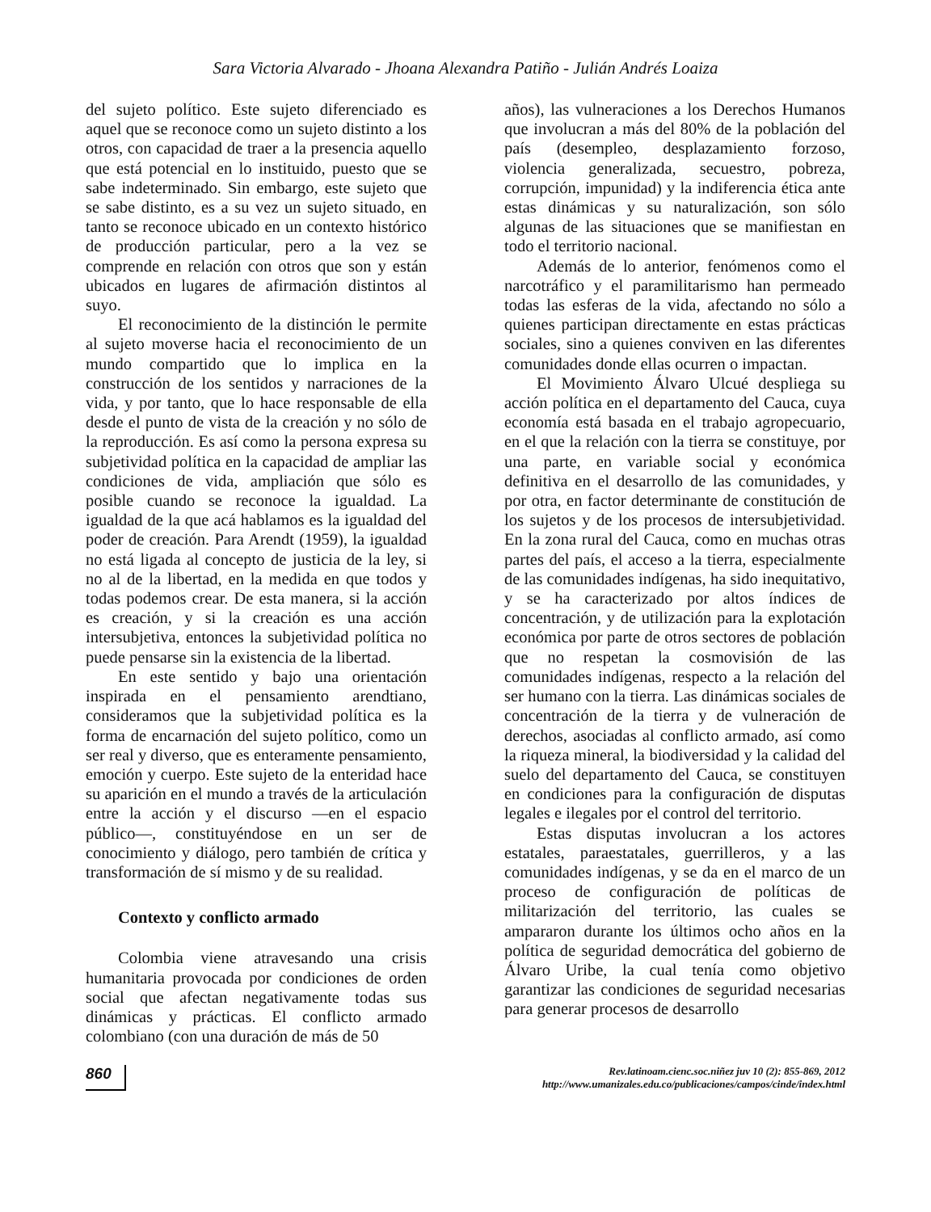Sara Victoria Alvarado - Jhoana Alexandra Patiño - Julián Andrés Loaiza
del sujeto político. Este sujeto diferenciado es aquel que se reconoce como un sujeto distinto a los otros, con capacidad de traer a la presencia aquello que está potencial en lo instituido, puesto que se sabe indeterminado. Sin embargo, este sujeto que se sabe distinto, es a su vez un sujeto situado, en tanto se reconoce ubicado en un contexto histórico de producción particular, pero a la vez se comprende en relación con otros que son y están ubicados en lugares de afirmación distintos al suyo.
El reconocimiento de la distinción le permite al sujeto moverse hacia el reconocimiento de un mundo compartido que lo implica en la construcción de los sentidos y narraciones de la vida, y por tanto, que lo hace responsable de ella desde el punto de vista de la creación y no sólo de la reproducción. Es así como la persona expresa su subjetividad política en la capacidad de ampliar las condiciones de vida, ampliación que sólo es posible cuando se reconoce la igualdad. La igualdad de la que acá hablamos es la igualdad del poder de creación. Para Arendt (1959), la igualdad no está ligada al concepto de justicia de la ley, si no al de la libertad, en la medida en que todos y todas podemos crear. De esta manera, si la acción es creación, y si la creación es una acción intersubjetiva, entonces la subjetividad política no puede pensarse sin la existencia de la libertad.
En este sentido y bajo una orientación inspirada en el pensamiento arendtiano, consideramos que la subjetividad política es la forma de encarnación del sujeto político, como un ser real y diverso, que es enteramente pensamiento, emoción y cuerpo. Este sujeto de la enteridad hace su aparición en el mundo a través de la articulación entre la acción y el discurso —en el espacio público—, constituyéndose en un ser de conocimiento y diálogo, pero también de crítica y transformación de sí mismo y de su realidad.
Contexto y conflicto armado
Colombia viene atravesando una crisis humanitaria provocada por condiciones de orden social que afectan negativamente todas sus dinámicas y prácticas. El conflicto armado colombiano (con una duración de más de 50
años), las vulneraciones a los Derechos Humanos que involucran a más del 80% de la población del país (desempleo, desplazamiento forzoso, violencia generalizada, secuestro, pobreza, corrupción, impunidad) y la indiferencia ética ante estas dinámicas y su naturalización, son sólo algunas de las situaciones que se manifiestan en todo el territorio nacional.
Además de lo anterior, fenómenos como el narcotráfico y el paramilitarismo han permeado todas las esferas de la vida, afectando no sólo a quienes participan directamente en estas prácticas sociales, sino a quienes conviven en las diferentes comunidades donde ellas ocurren o impactan.
El Movimiento Álvaro Ulcué despliega su acción política en el departamento del Cauca, cuya economía está basada en el trabajo agropecuario, en el que la relación con la tierra se constituye, por una parte, en variable social y económica definitiva en el desarrollo de las comunidades, y por otra, en factor determinante de constitución de los sujetos y de los procesos de intersubjetividad. En la zona rural del Cauca, como en muchas otras partes del país, el acceso a la tierra, especialmente de las comunidades indígenas, ha sido inequitativo, y se ha caracterizado por altos índices de concentración, y de utilización para la explotación económica por parte de otros sectores de población que no respetan la cosmovisión de las comunidades indígenas, respecto a la relación del ser humano con la tierra. Las dinámicas sociales de concentración de la tierra y de vulneración de derechos, asociadas al conflicto armado, así como la riqueza mineral, la biodiversidad y la calidad del suelo del departamento del Cauca, se constituyen en condiciones para la configuración de disputas legales e ilegales por el control del territorio.
Estas disputas involucran a los actores estatales, paraestatales, guerrilleros, y a las comunidades indígenas, y se da en el marco de un proceso de configuración de políticas de militarización del territorio, las cuales se ampararon durante los últimos ocho años en la política de seguridad democrática del gobierno de Álvaro Uribe, la cual tenía como objetivo garantizar las condiciones de seguridad necesarias para generar procesos de desarrollo
860
Rev.latinoam.cienc.soc.niñez juv 10 (2): 855-869, 2012
http://www.umanizales.edu.co/publicaciones/campos/cinde/index.html